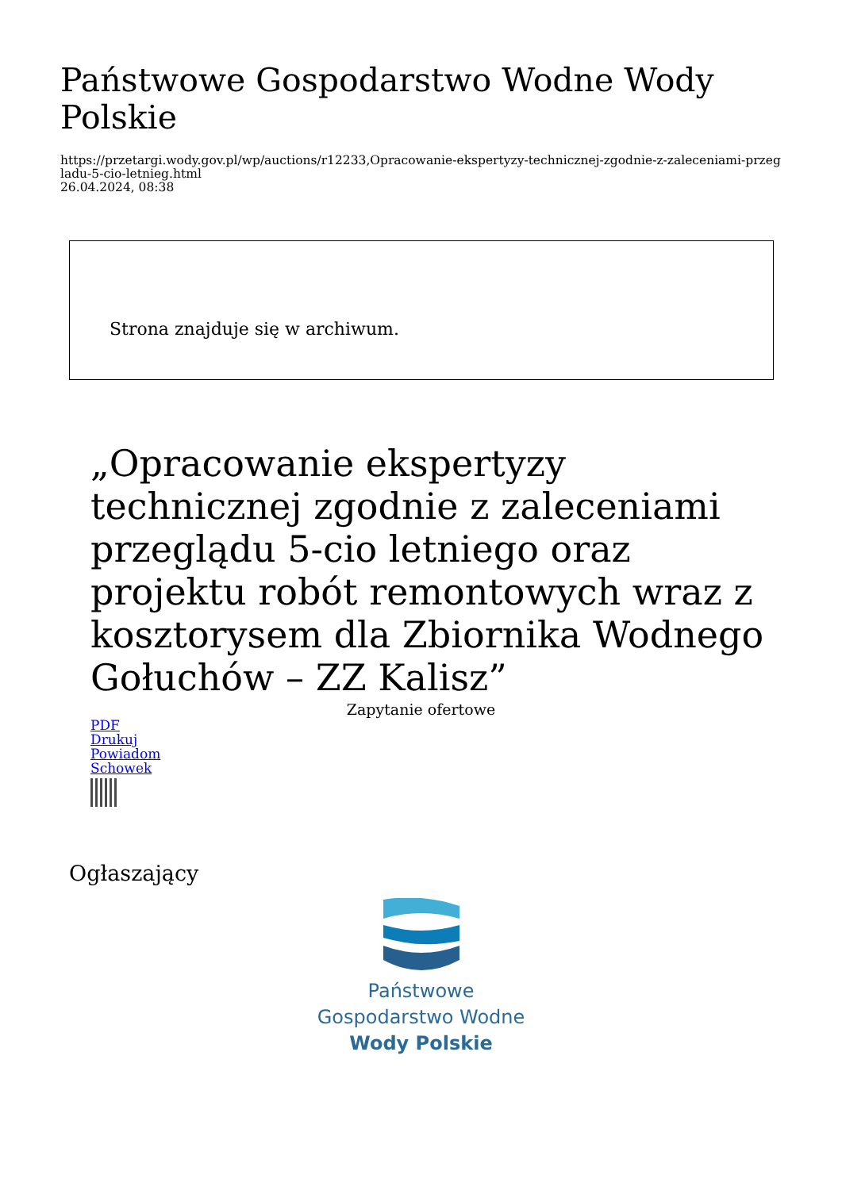Państwowe Gospodarstwo Wodne Wody Polskie
https://przetargi.wody.gov.pl/wp/auctions/r12233,Opracowanie-ekspertyzy-technicznej-zgodnie-z-zaleceniami-przegladu-5-cio-letnieg.html
26.04.2024, 08:38
Strona znajduje się w archiwum.
„Opracowanie ekspertyzy technicznej zgodnie z zaleceniami przeglądu 5-cio letniego oraz projektu robót remontowych wraz z kosztorysem dla Zbiornika Wodnego Gołuchów – ZZ Kalisz”
Zapytanie ofertowe
PDF
Drukuj
Powiadom
Schowek
Ogłaszający
Państwowe
Gospodarstwo Wodne
Wody Polskie